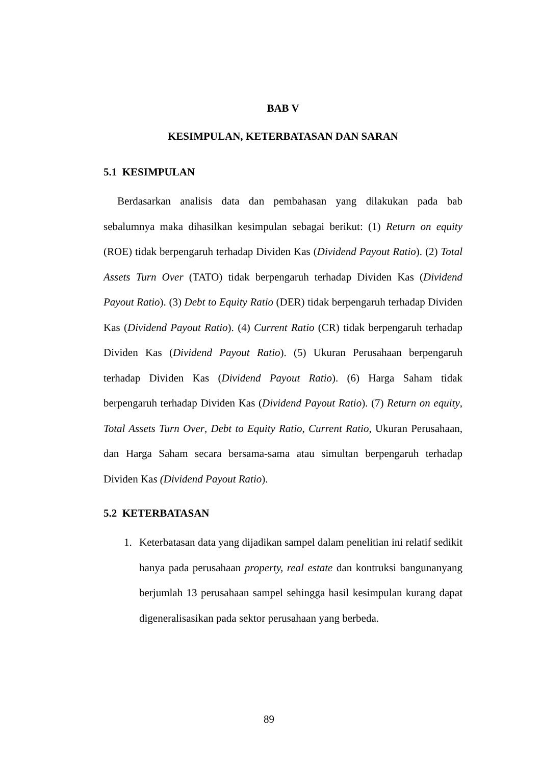BAB V
KESIMPULAN, KETERBATASAN DAN SARAN
5.1 KESIMPULAN
Berdasarkan analisis data dan pembahasan yang dilakukan pada bab sebalumnya maka dihasilkan kesimpulan sebagai berikut: (1) Return on equity (ROE) tidak berpengaruh terhadap Dividen Kas (Dividend Payout Ratio). (2) Total Assets Turn Over (TATO) tidak berpengaruh terhadap Dividen Kas (Dividend Payout Ratio). (3) Debt to Equity Ratio (DER) tidak berpengaruh terhadap Dividen Kas (Dividend Payout Ratio). (4) Current Ratio (CR) tidak berpengaruh terhadap Dividen Kas (Dividend Payout Ratio). (5) Ukuran Perusahaan berpengaruh terhadap Dividen Kas (Dividend Payout Ratio). (6) Harga Saham tidak berpengaruh terhadap Dividen Kas (Dividend Payout Ratio). (7) Return on equity, Total Assets Turn Over, Debt to Equity Ratio, Current Ratio, Ukuran Perusahaan, dan Harga Saham secara bersama-sama atau simultan berpengaruh terhadap Dividen Kas (Dividend Payout Ratio).
5.2 KETERBATASAN
1. Keterbatasan data yang dijadikan sampel dalam penelitian ini relatif sedikit hanya pada perusahaan property, real estate dan kontruksi bangunanyang berjumlah 13 perusahaan sampel sehingga hasil kesimpulan kurang dapat digeneralisasikan pada sektor perusahaan yang berbeda.
89